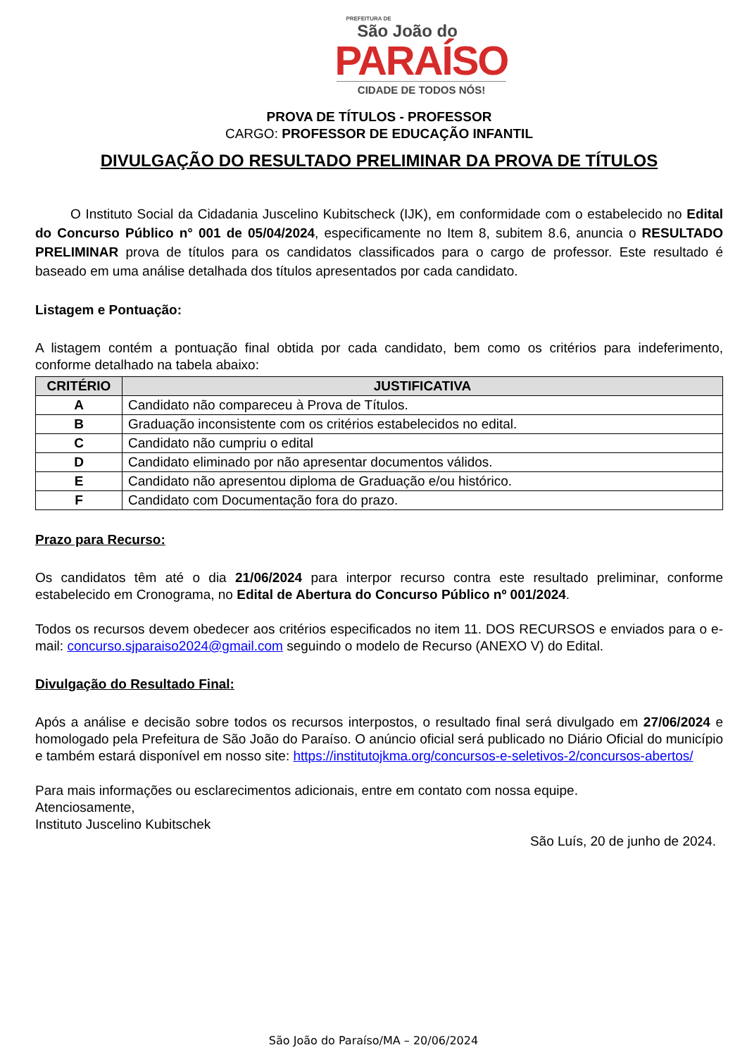PREFEITURA DE
São João do
PARAÍSO
CIDADE DE TODOS NÓS!
PROVA DE TÍTULOS - PROFESSOR
CARGO: PROFESSOR DE EDUCAÇÃO INFANTIL
DIVULGAÇÃO DO RESULTADO PRELIMINAR DA PROVA DE TÍTULOS
O Instituto Social da Cidadania Juscelino Kubitscheck (IJK), em conformidade com o estabelecido no Edital do Concurso Público n° 001 de 05/04/2024, especificamente no Item 8, subitem 8.6, anuncia o RESULTADO PRELIMINAR prova de títulos para os candidatos classificados para o cargo de professor. Este resultado é baseado em uma análise detalhada dos títulos apresentados por cada candidato.
Listagem e Pontuação:
A listagem contém a pontuação final obtida por cada candidato, bem como os critérios para indeferimento, conforme detalhado na tabela abaixo:
| CRITÉRIO | JUSTIFICATIVA |
| --- | --- |
| A | Candidato não compareceu à Prova de Títulos. |
| B | Graduação inconsistente com os critérios estabelecidos no edital. |
| C | Candidato não cumpriu o edital |
| D | Candidato eliminado por não apresentar documentos válidos. |
| E | Candidato não apresentou diploma de Graduação e/ou histórico. |
| F | Candidato com Documentação fora do prazo. |
Prazo para Recurso:
Os candidatos têm até o dia 21/06/2024 para interpor recurso contra este resultado preliminar, conforme estabelecido em Cronograma, no Edital de Abertura do Concurso Público nº 001/2024.
Todos os recursos devem obedecer aos critérios especificados no item 11. DOS RECURSOS e enviados para o e-mail: concurso.sjparaiso2024@gmail.com seguindo o modelo de Recurso (ANEXO V) do Edital.
Divulgação do Resultado Final:
Após a análise e decisão sobre todos os recursos interpostos, o resultado final será divulgado em 27/06/2024 e homologado pela Prefeitura de São João do Paraíso. O anúncio oficial será publicado no Diário Oficial do município e também estará disponível em nosso site: https://institutojkma.org/concursos-e-seletivos-2/concursos-abertos/
Para mais informações ou esclarecimentos adicionais, entre em contato com nossa equipe.
Atenciosamente,
Instituto Juscelino Kubitschek
São Luís, 20 de junho de 2024.
São João do Paraíso/MA – 20/06/2024